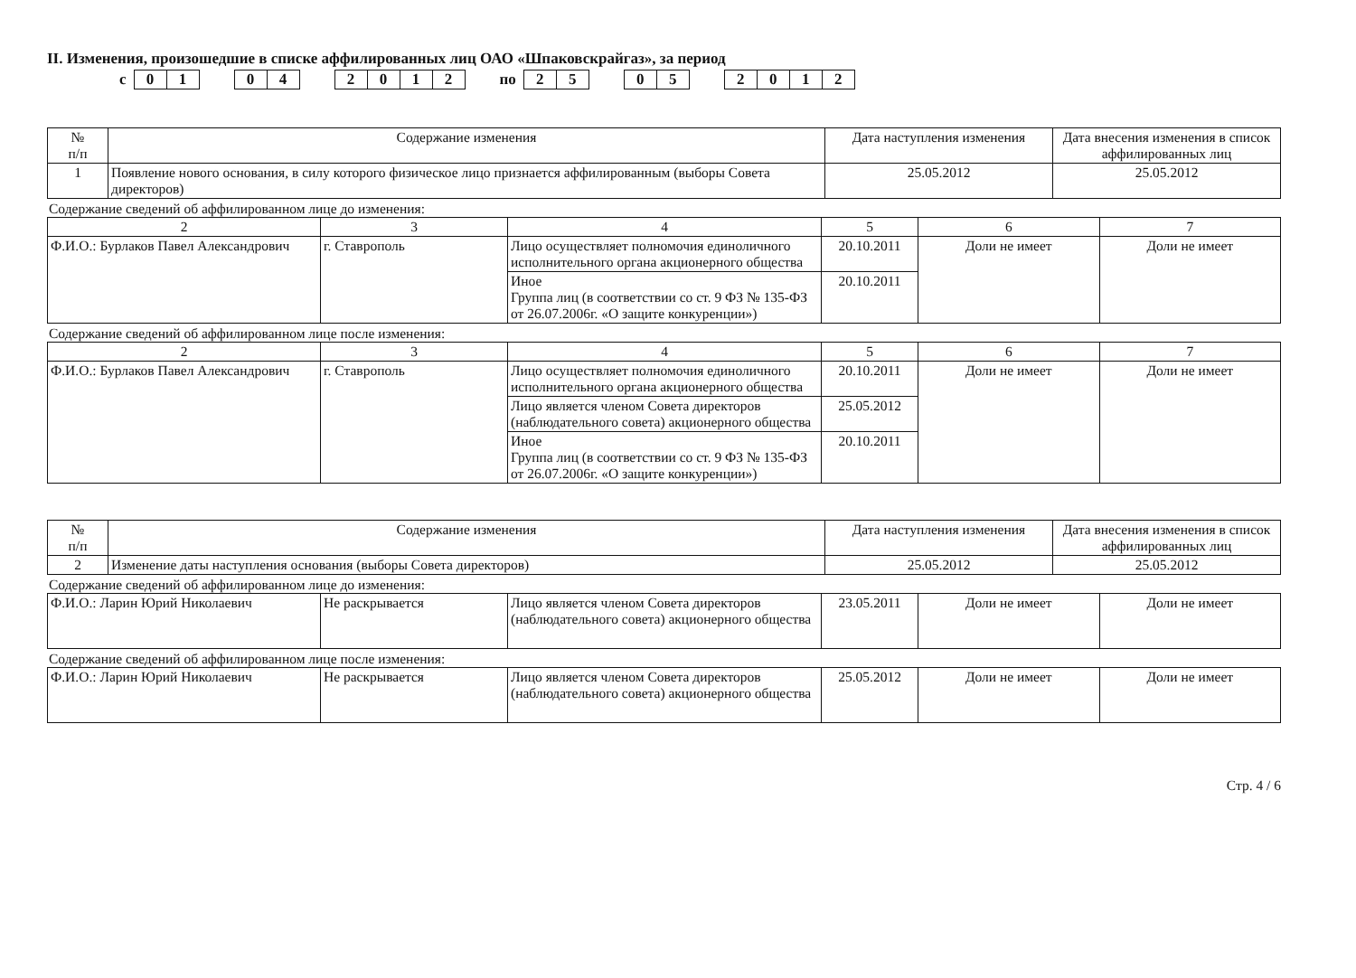II. Изменения, произошедшие в списке аффилированных лиц ОАО «Шпаковскрайгаз», за период
с 01 04 2012 по 25 05 2012
| № п/п | Содержание изменения | Дата наступления изменения | Дата внесения изменения в список аффилированных лиц |
| --- | --- | --- | --- |
| 1 | Появление нового основания, в силу которого физическое лицо признается аффилированным (выборы Совета директоров) | 25.05.2012 | 25.05.2012 |
Содержание сведений об аффилированном лице до изменения:
| 2 | 3 | 4 | 5 | 6 | 7 |
| Ф.И.О.: Бурлаков Павел Александрович | г. Ставрополь | Лицо осуществляет полномочия единоличного исполнительного органа акционерного общества | 20.10.2011 | Доли не имеет | Доли не имеет |
| | | Иное Группа лиц (в соответствии со ст. 9 ФЗ № 135-ФЗ от 26.07.2006г. «О защите конкуренции») | 20.10.2011 | | |
Содержание сведений об аффилированном лице после изменения:
| 2 | 3 | 4 | 5 | 6 | 7 |
| Ф.И.О.: Бурлаков Павел Александрович | г. Ставрополь | Лицо осуществляет полномочия единоличного исполнительного органа акционерного общества | 20.10.2011 | Доли не имеет | Доли не имеет |
| | | Лицо является членом Совета директоров (наблюдательного совета) акционерного общества | 25.05.2012 | | |
| | | Иное Группа лиц (в соответствии со ст. 9 ФЗ № 135-ФЗ от 26.07.2006г. «О защите конкуренции») | 20.10.2011 | | |
| № п/п | Содержание изменения | Дата наступления изменения | Дата внесения изменения в список аффилированных лиц |
| --- | --- | --- | --- |
| 2 | Изменение даты наступления основания (выборы Совета директоров) | 25.05.2012 | 25.05.2012 |
Содержание сведений об аффилированном лице до изменения:
| Ф.И.О.: Ларин Юрий Николаевич | Не раскрывается | Лицо является членом Совета директоров (наблюдательного совета) акционерного общества | 23.05.2011 | Доли не имеет | Доли не имеет |
Содержание сведений об аффилированном лице после изменения:
| Ф.И.О.: Ларин Юрий Николаевич | Не раскрывается | Лицо является членом Совета директоров (наблюдательного совета) акционерного общества | 25.05.2012 | Доли не имеет | Доли не имеет |
Стр. 4 / 6